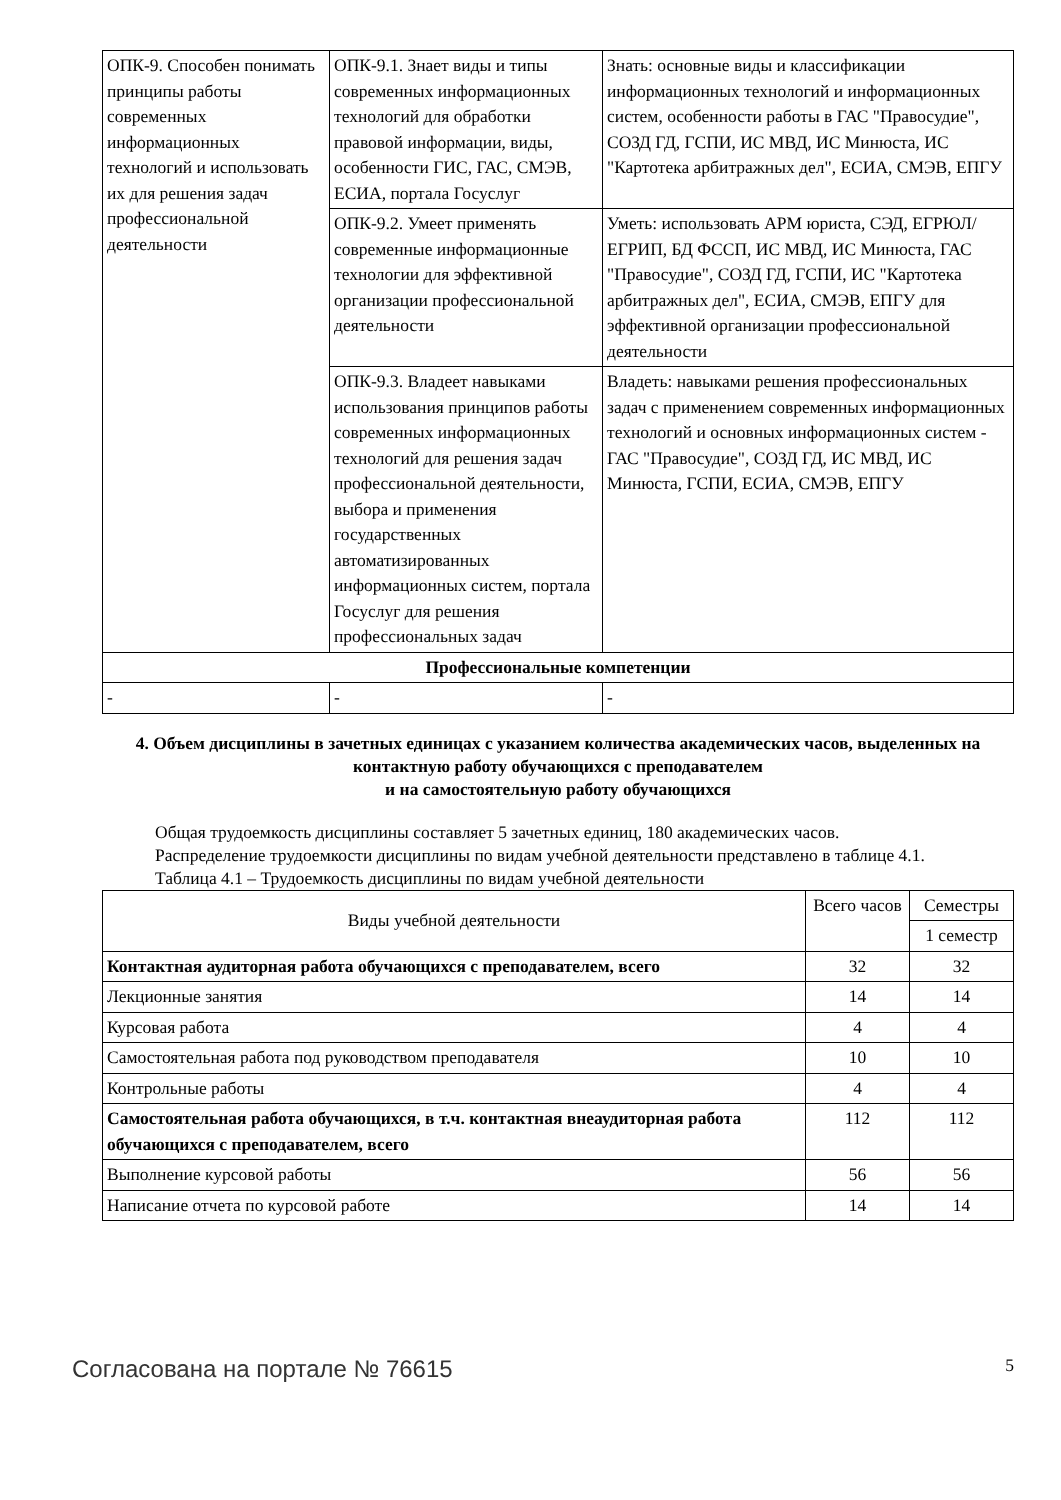| ОПК-9. Способен понимать принципы работы современных информационных технологий и использовать их для решения задач профессиональной деятельности | ОПК-9.1. Знает виды и типы современных информационных технологий для обработки правовой информации, виды, особенности ГИС, ГАС, СМЭВ, ЕСИА, портала Госуслуг | Знать: основные виды и классификации информационных технологий и информационных систем, особенности работы в ГАС "Правосудие", СОЗД ГД, ГСПИ, ИС МВД, ИС Минюста, ИС "Картотека арбитражных дел", ЕСИА, СМЭВ, ЕПГУ |
| | ОПК-9.2. Умеет применять современные информационные технологии для эффективной организации профессиональной деятельности | Уметь: использовать АРМ юриста, СЭД, ЕГРЮЛ/ЕГРИП, БД ФССП, ИС МВД, ИС Минюста, ГАС "Правосудие", СОЗД ГД, ГСПИ, ИС "Картотека арбитражных дел", ЕСИА, СМЭВ, ЕПГУ для эффективной организации профессиональной деятельности |
| | ОПК-9.3. Владеет навыками использования принципов работы современных информационных технологий для решения задач профессиональной деятельности, выбора и применения государственных автоматизированных информационных систем, портала Госуслуг для решения профессиональных задач | Владеть: навыками решения профессиональных задач с применением современных информационных технологий и основных информационных систем - ГАС "Правосудие", СОЗД ГД, ИС МВД, ИС Минюста, ГСПИ, ЕСИА, СМЭВ, ЕПГУ |
| Профессиональные компетенции | | |
| - | - | - |
4. Объем дисциплины в зачетных единицах с указанием количества академических часов, выделенных на контактную работу обучающихся с преподавателем
и на самостоятельную работу обучающихся
Общая трудоемкость дисциплины составляет 5 зачетных единиц, 180 академических часов.
Распределение трудоемкости дисциплины по видам учебной деятельности представлено в таблице 4.1.
Таблица 4.1 – Трудоемкость дисциплины по видам учебной деятельности
| Виды учебной деятельности | Всего часов | Семестры |
| --- | --- | --- |
| | | 1 семестр |
| Контактная аудиторная работа обучающихся с преподавателем, всего | 32 | 32 |
| Лекционные занятия | 14 | 14 |
| Курсовая работа | 4 | 4 |
| Самостоятельная работа под руководством преподавателя | 10 | 10 |
| Контрольные работы | 4 | 4 |
| Самостоятельная работа обучающихся, в т.ч. контактная внеаудиторная работа обучающихся с преподавателем, всего | 112 | 112 |
| Выполнение курсовой работы | 56 | 56 |
| Написание отчета по курсовой работе | 14 | 14 |
Согласована на портале № 76615 5